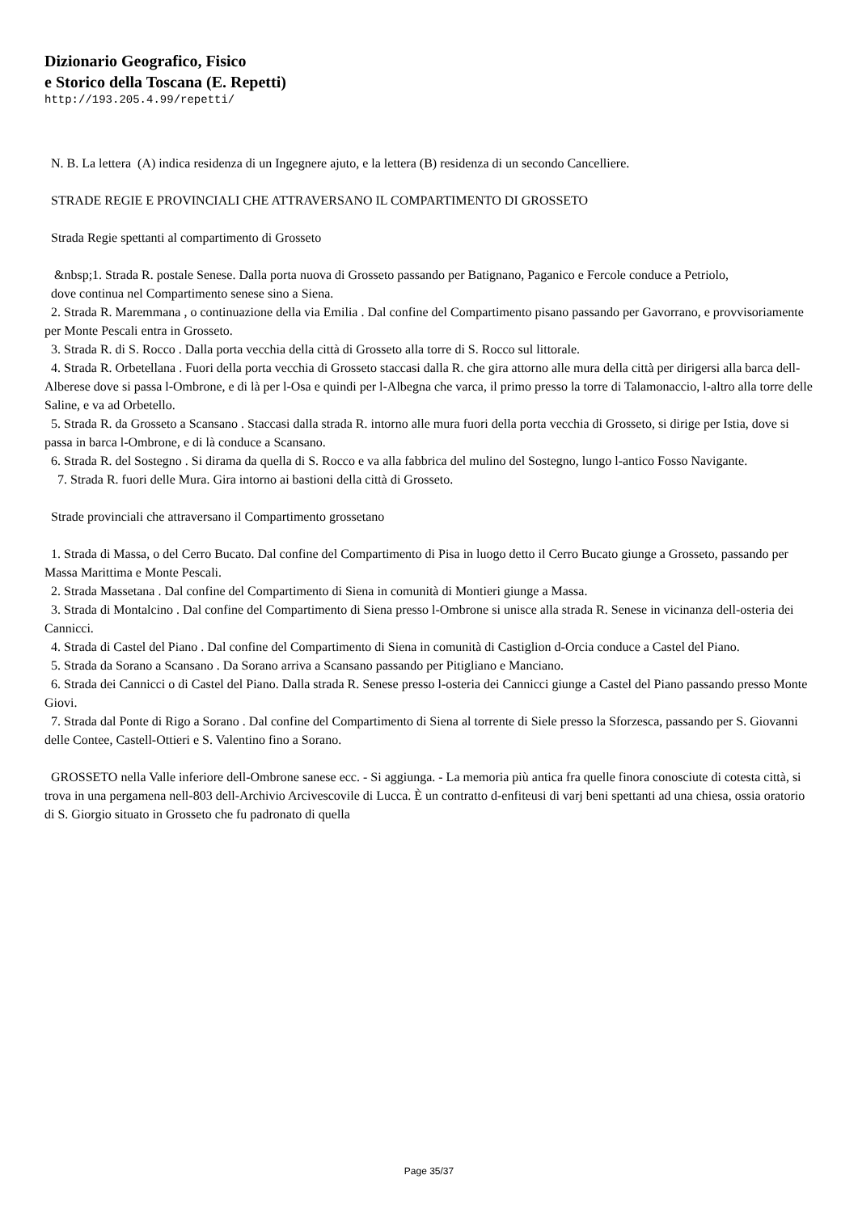Dizionario Geografico, Fisico
e Storico della Toscana (E. Repetti)
http://193.205.4.99/repetti/
N. B. La lettera (A) indica residenza di un Ingegnere ajuto, e la lettera (B) residenza di un secondo Cancelliere.
STRADE REGIE E PROVINCIALI CHE ATTRAVERSANO IL COMPARTIMENTO DI GROSSETO
Strada Regie spettanti al compartimento di Grosseto
&nbsp;1. Strada R. postale Senese. Dalla porta nuova di Grosseto passando per Batignano, Paganico e Fercole conduce a Petriolo,
dove continua nel Compartimento senese sino a Siena.
2. Strada R. Maremmana , o continuazione della via Emilia . Dal confine del Compartimento pisano passando per Gavorrano, e provvisoriamente per Monte Pescali entra in Grosseto.
3. Strada R. di S. Rocco . Dalla porta vecchia della città di Grosseto alla torre di S. Rocco sul littorale.
4. Strada R. Orbetellana . Fuori della porta vecchia di Grosseto staccasi dalla R. che gira attorno alle mura della città per dirigersi alla barca dell-Alberese dove si passa l-Ombrone, e di là per l-Osa e quindi per l-Albegna che varca, il primo presso la torre di Talamonaccio, l-altro alla torre delle Saline, e va ad Orbetello.
5. Strada R. da Grosseto a Scansano . Staccasi dalla strada R. intorno alle mura fuori della porta vecchia di Grosseto, si dirige per Istia, dove si passa in barca l-Ombrone, e di là conduce a Scansano.
6. Strada R. del Sostegno . Si dirama da quella di S. Rocco e va alla fabbrica del mulino del Sostegno, lungo l-antico Fosso Navigante.
7. Strada R. fuori delle Mura. Gira intorno ai bastioni della città di Grosseto.
Strade provinciali che attraversano il Compartimento grossetano
1. Strada di Massa, o del Cerro Bucato. Dal confine del Compartimento di Pisa in luogo detto il Cerro Bucato giunge a Grosseto, passando per Massa Marittima e Monte Pescali.
2. Strada Massetana . Dal confine del Compartimento di Siena in comunità di Montieri giunge a Massa.
3. Strada di Montalcino . Dal confine del Compartimento di Siena presso l-Ombrone si unisce alla strada R. Senese in vicinanza dell-osteria dei Cannicci.
4. Strada di Castel del Piano . Dal confine del Compartimento di Siena in comunità di Castiglion d-Orcia conduce a Castel del Piano.
5. Strada da Sorano a Scansano . Da Sorano arriva a Scansano passando per Pitigliano e Manciano.
6. Strada dei Cannicci o di Castel del Piano. Dalla strada R. Senese presso l-osteria dei Cannicci giunge a Castel del Piano passando presso Monte Giovi.
7. Strada dal Ponte di Rigo a Sorano . Dal confine del Compartimento di Siena al torrente di Siele presso la Sforzesca, passando per S. Giovanni delle Contee, Castell-Ottieri e S. Valentino fino a Sorano.
GROSSETO nella Valle inferiore dell-Ombrone sanese ecc. - Si aggiunga. - La memoria più antica fra quelle finora conosciute di cotesta città, si trova in una pergamena nell-803 dell-Archivio Arcivescovile di Lucca. È un contratto d-enfiteusi di varj beni spettanti ad una chiesa, ossia oratorio di S. Giorgio situato in Grosseto che fu padronato di quella
Page 35/37